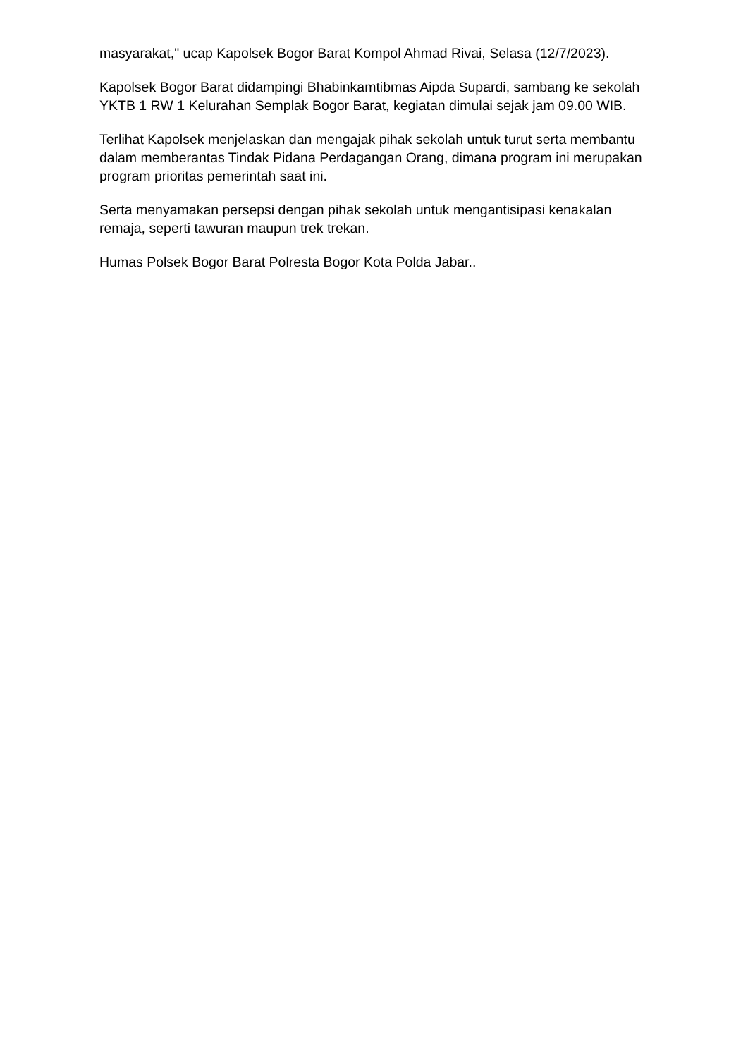masyarakat," ucap Kapolsek Bogor Barat Kompol Ahmad Rivai, Selasa (12/7/2023).
Kapolsek Bogor Barat didampingi Bhabinkamtibmas Aipda Supardi, sambang ke sekolah YKTB 1 RW 1 Kelurahan Semplak Bogor Barat, kegiatan dimulai sejak jam 09.00 WIB.
Terlihat Kapolsek menjelaskan dan mengajak pihak sekolah untuk turut serta membantu dalam memberantas Tindak Pidana Perdagangan Orang, dimana program ini merupakan program prioritas pemerintah saat ini.
Serta menyamakan persepsi dengan pihak sekolah untuk mengantisipasi kenakalan remaja, seperti tawuran maupun trek trekan.
Humas Polsek Bogor Barat Polresta Bogor Kota Polda Jabar..